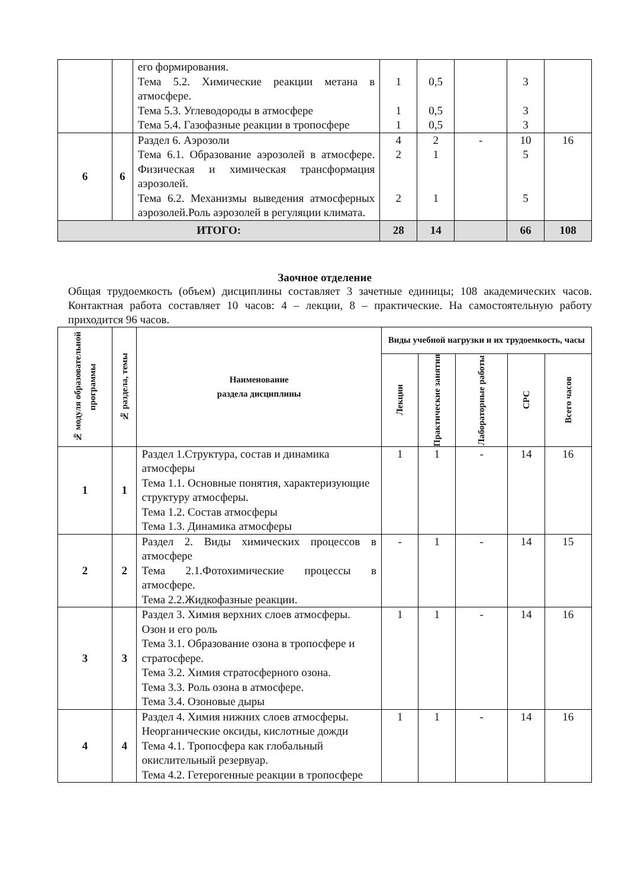| | | его формирования. Тема 5.2. Химические реакции метана в атмосфере. Тема 5.3. Углеводороды в атмосфере Тема 5.4. Газофазные реакции в тропосфере | 1 1 1 | 0,5 0,5 0,5 | | 3 3 3 | |
| 6 | 6 | Раздел 6. Аэрозоли Тема 6.1. Образование аэрозолей в атмосфере. Физическая и химическая трансформация аэрозолей. Тема 6.2. Механизмы выведения атмосферных аэрозолей.Роль аэрозолей в регуляции климата. | 4 2 2 | 2 1 1 | - | 10 5 5 | 16 |
| ИТОГО: | | | 28 | 14 | | 66 | 108 |
Заочное отделение
Общая трудоемкость (объем) дисциплины составляет 3 зачетные единицы; 108 академических часов. Контактная работа составляет 10 часов: 4 – лекции, 8 – практические. На самостоятельную работу приходится 96 часов.
| № модуля образовательной программы | № раздела, темы | Наименование раздела дисциплины | Виды учебной нагрузки и их трудоемкость, часы | | | | |
| --- | --- | --- | --- | --- | --- | --- | --- |
| | | | Лекции | Практические занятия | Лабораторные работы | СРС | Всего часов |
| 1 | 1 | Раздел 1.Структура, состав и динамика атмосферы Тема 1.1. Основные понятия, характеризующие структуру атмосферы. Тема 1.2. Состав атмосферы Тема 1.3. Динамика атмосферы | 1 | 1 | - | 14 | 16 |
| 2 | 2 | Раздел 2. Виды химических процессов в атмосфере Тема 2.1.Фотохимические процессы в атмосфере. Тема 2.2.Жидкофазные реакции. | - | 1 | - | 14 | 15 |
| 3 | 3 | Раздел 3. Химия верхних слоев атмосферы. Озон и его роль Тема 3.1. Образование озона в тропосфере и стратосфере. Тема 3.2. Химия стратосферного озона. Тема 3.3. Роль озона в атмосфере. Тема 3.4. Озоновые дыры | 1 | 1 | - | 14 | 16 |
| 4 | 4 | Раздел 4. Химия нижних слоев атмосферы. Неорганические оксиды, кислотные дожди Тема 4.1. Тропосфера как глобальный окислительный резервуар. Тема 4.2. Гетерогенные реакции в тропосфере | 1 | 1 | - | 14 | 16 |